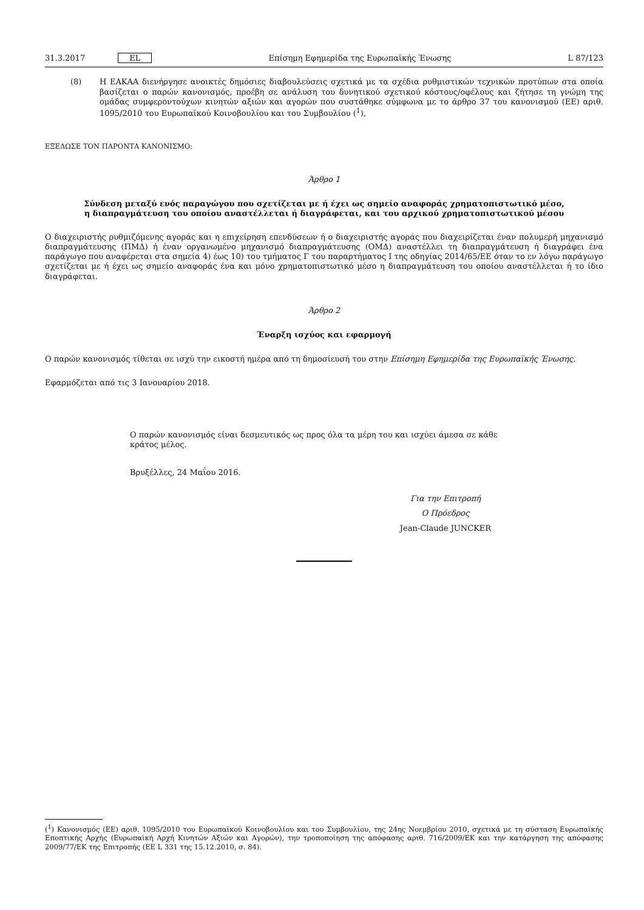31.3.2017 EL Επίσημη Εφημερίδα της Ευρωπαϊκής Ένωσης L 87/123
(8) Η ΕΑΚΑΑ διενήργησε ανοικτές δημόσιες διαβουλεύσεις σχετικά με τα σχέδια ρυθμιστικών τεχνικών προτύπων στα οποία βασίζεται ο παρών κανονισμός, προέβη σε ανάλυση του δυνητικού σχετικού κόστους/οφέλους και ζήτησε τη γνώμη της ομάδας συμφεροντούχων κινητών αξιών και αγορών που συστάθηκε σύμφωνα με το άρθρο 37 του κανονισμού (ΕΕ) αριθ. 1095/2010 του Ευρωπαϊκού Κοινοβουλίου και του Συμβουλίου (<sup>1</sup>),
ΕΞΕΔΩΣΕ ΤΟΝ ΠΑΡΟΝΤΑ ΚΑΝΟΝΙΣΜΟ:
Άρθρο 1
Σύνδεση μεταξύ ενός παραγώγου που σχετίζεται με ή έχει ως σημείο αναφοράς χρηματοπιστωτικό μέσο,
η διαπραγμάτευση του οποίου αναστέλλεται ή διαγράφεται, και του αρχικού χρηματοπιστωτικού μέσου
Ο διαχειριστής ρυθμιζόμενης αγοράς και η επιχείρηση επενδύσεων ή ο διαχειριστής αγοράς που διαχειρίζεται έναν πολυμερή μηχανισμό διαπραγμάτευσης (ΠΜΔ) ή έναν οργανωμένο μηχανισμό διαπραγμάτευσης (ΟΜΔ) αναστέλλει τη διαπραγμάτευση ή διαγράφει ένα παράγωγο που αναφέρεται στα σημεία 4) έως 10) του τμήματος Γ του παραρτήματος I της οδηγίας 2014/65/ΕΕ όταν το εν λόγω παράγωγο σχετίζεται με ή έχει ως σημείο αναφοράς ένα και μόνο χρηματοπιστωτικό μέσο η διαπραγμάτευση του οποίου αναστέλλεται ή το ίδιο διαγράφεται.
Άρθρο 2
Έναρξη ισχύος και εφαρμογή
Ο παρών κανονισμός τίθεται σε ισχύ την εικοστή ημέρα από τη δημοσίευσή του στην Επίσημη Εφημερίδα της Ευρωπαϊκής Ένωσης.
Εφαρμόζεται από τις 3 Ιανουαρίου 2018.
Ο παρών κανονισμός είναι δεσμευτικός ως προς όλα τα μέρη του και ισχύει άμεσα σε κάθε κράτος μέλος.
Βρυξέλλες, 24 Μαΐου 2016.
Για την Επιτροπή
Ο Πρόεδρος
Jean-Claude JUNCKER
(<sup>1</sup>) Κανονισμός (ΕΕ) αριθ. 1095/2010 του Ευρωπαϊκού Κοινοβουλίου και του Συμβουλίου, της 24ης Νοεμβρίου 2010, σχετικά με τη σύσταση Ευρωπαϊκής Εποπτικής Αρχής (Ευρωπαϊκή Αρχή Κινητών Αξιών και Αγορών), την τροποποίηση της απόφασης αριθ. 716/2009/ΕΚ και την κατάργηση της απόφασης 2009/77/ΕΚ της Επιτροπής (ΕΕ L 331 της 15.12.2010, σ. 84).